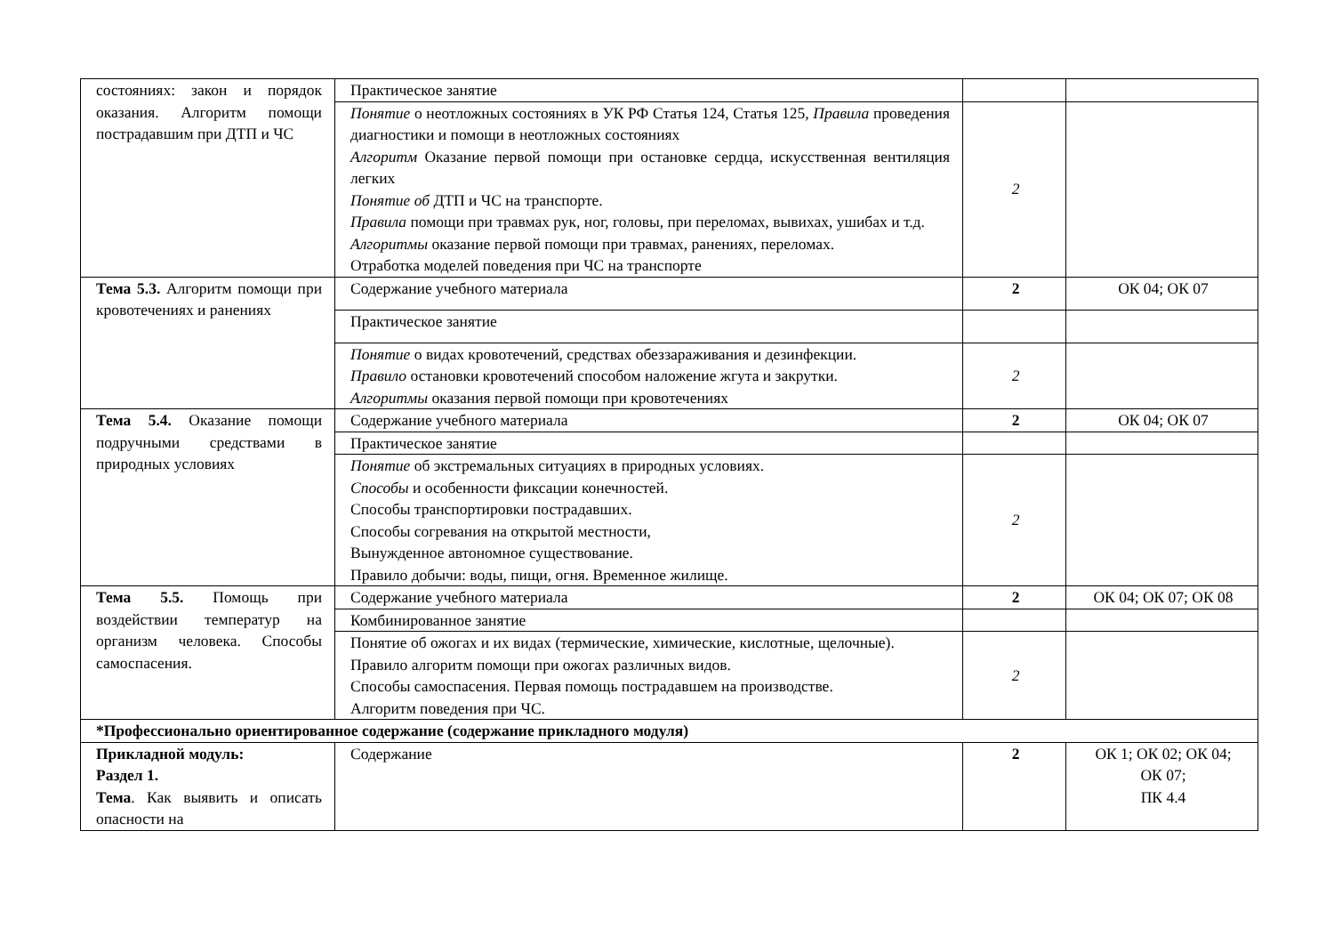| состояниях: закон и порядок оказания. Алгоритм помощи пострадавшим при ДТП и ЧС | Практическое занятие | | |
| | Понятие о неотложных состояниях в УК РФ Статья 124, Статья 125, Правила проведения диагностики и помощи в неотложных состояниях Алгоритм Оказание первой помощи при остановке сердца, искусственная вентиляция легких Понятие об ДТП и ЧС на транспорте. Правила помощи при травмах рук, ног, головы, при переломах, вывихах, ушибах и т.д. Алгоритмы оказание первой помощи при травмах, ранениях, переломах. Отработка моделей поведения при ЧС на транспорте | 2 | |
| Тема 5.3. Алгоритм помощи при кровотечениях и ранениях | Содержание учебного материала | 2 | ОК 04; ОК 07 |
| | Практическое занятие | | |
| | Понятие о видах кровотечений, средствах обеззараживания и дезинфекции. Правило остановки кровотечений способом наложение жгута и закрутки. Алгоритмы оказания первой помощи при кровотечениях | 2 | |
| Тема 5.4. Оказание помощи подручными средствами в природных условиях | Содержание учебного материала | 2 | ОК 04; ОК 07 |
| | Практическое занятие | | |
| | Понятие об экстремальных ситуациях в природных условиях. Способы и особенности фиксации конечностей. Способы транспортировки пострадавших. Способы согревания на открытой местности, Вынужденное автономное существование. Правило добычи: воды, пищи, огня. Временное жилище. | 2 | |
| Тема 5.5. Помощь при воздействии температур на организм человека. Способы самоспасения. | Содержание учебного материала | 2 | ОК 04; ОК 07; ОК 08 |
| | Комбинированное занятие | | |
| | Понятие об ожогах и их видах (термические, химические, кислотные, щелочные). Правило алгоритм помощи при ожогах различных видов. Способы самоспасения. Первая помощь пострадавшем на производстве. Алгоритм поведения при ЧС. | 2 | |
| *Профессионально ориентированное содержание (содержание прикладного модуля) | | | |
| Прикладной модуль: Раздел 1. Тема . Как выявить и описать опасности на | Содержание | 2 | ОК 1; ОК 02; ОК 04; ОК 07; ПК 4.4 |